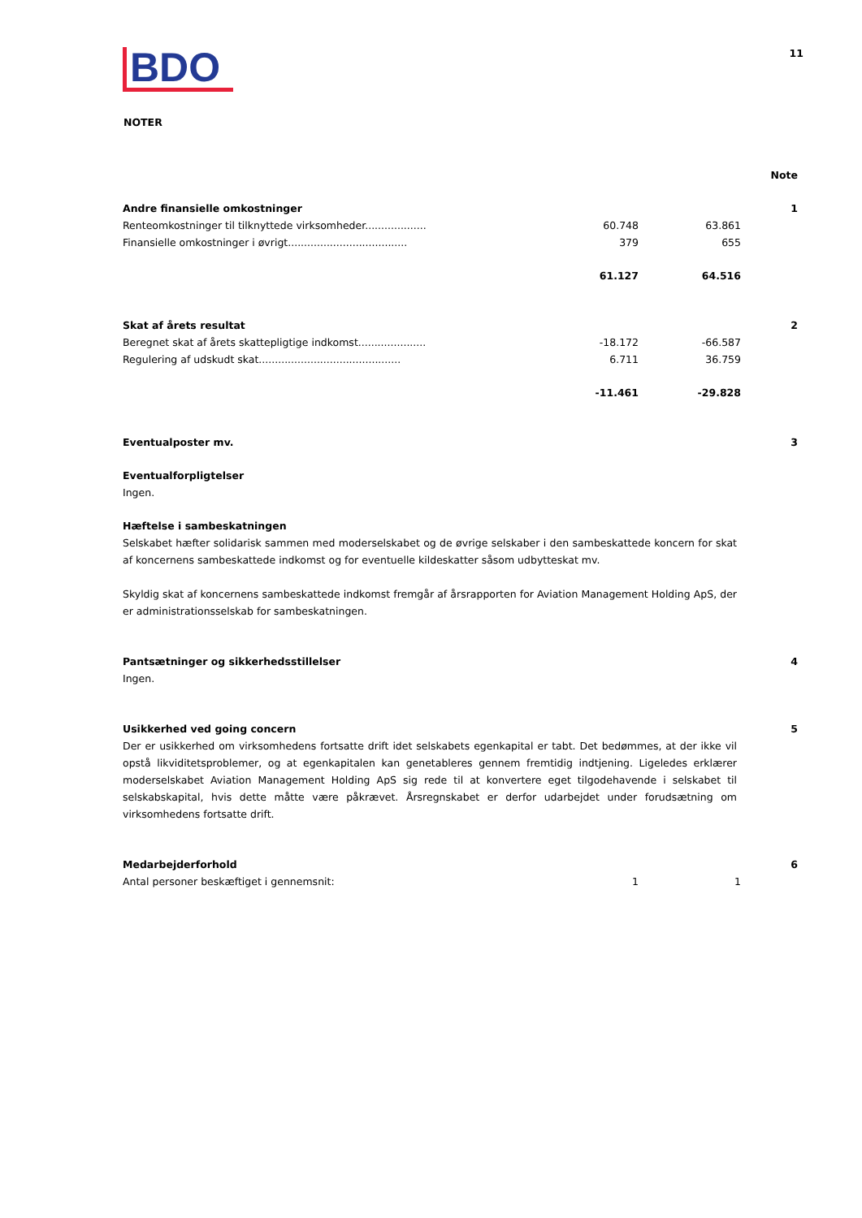BDO
11
NOTER
| | | | Note |
| Andre finansielle omkostninger | | | 1 |
| Renteomkostninger til tilknyttede virksomheder................... | 60.748 | 63.861 | |
| Finansielle omkostninger i øvrigt..................................... | 379 | 655 | |
| | 61.127 | 64.516 | |
| Skat af årets resultat | | | 2 |
| Beregnet skat af årets skattepligtige indkomst..................... | -18.172 | -66.587 | |
| Regulering af udskudt skat............................................ | 6.711 | 36.759 | |
| | -11.461 | -29.828 | |
| Eventualposter mv. | | | 3 |
Eventualforpligtelser
Ingen.
Hæftelse i sambeskatningen
Selskabet hæfter solidarisk sammen med moderselskabet og de øvrige selskaber i den sambeskattede koncern for skat af koncernens sambeskattede indkomst og for eventuelle kildeskatter såsom udbytteskat mv.
Skyldig skat af koncernens sambeskattede indkomst fremgår af årsrapporten for Aviation Management Holding ApS, der er administrationsselskab for sambeskatningen.
| Pantsætninger og sikkerhedsstillelser Ingen. | | | 4 |
| Usikkerhed ved going concern | 5 |
Der er usikkerhed om virksomhedens fortsatte drift idet selskabets egenkapital er tabt. Det bedømmes, at der ikke vil opstå likviditetsproblemer, og at egenkapitalen kan genetableres gennem fremtidig indtjening. Ligeledes erklærer moderselskabet Aviation Management Holding ApS sig rede til at konvertere eget tilgodehavende i selskabet til selskabskapital, hvis dette måtte være påkrævet. Årsregnskabet er derfor udarbejdet under forudsætning om virksomhedens fortsatte drift.
| Medarbejderforhold | | | 6 |
| Antal personer beskæftiget i gennemsnit: | 1 | 1 | |